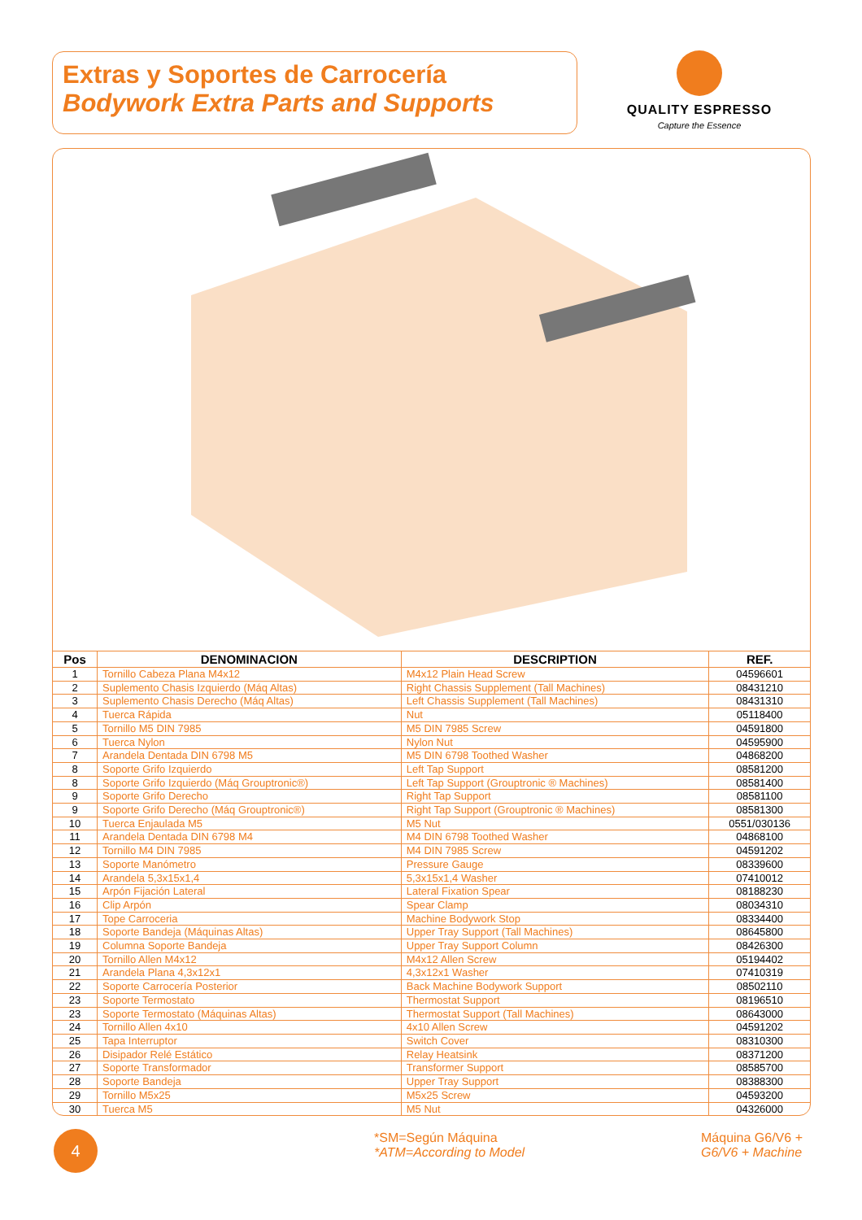Extras y Soportes de Carrocería
Bodywork Extra Parts and Supports
QUALITY ESPRESSO
Capture the Essence
| Pos | DENOMINACION | DESCRIPTION | REF. |
| --- | --- | --- | --- |
| 1 | Tornillo Cabeza Plana M4x12 | M4x12 Plain Head Screw | 04596601 |
| 2 | Suplemento Chasis Izquierdo (Máq Altas) | Right Chassis Supplement (Tall Machines) | 08431210 |
| 3 | Suplemento Chasis Derecho (Máq Altas) | Left Chassis Supplement (Tall Machines) | 08431310 |
| 4 | Tuerca Rápida | Nut | 05118400 |
| 5 | Tornillo M5 DIN 7985 | M5 DIN 7985 Screw | 04591800 |
| 6 | Tuerca Nylon | Nylon Nut | 04595900 |
| 7 | Arandela Dentada DIN 6798 M5 | M5 DIN 6798 Toothed Washer | 04868200 |
| 8 | Soporte Grifo Izquierdo | Left Tap Support | 08581200 |
| 8 | Soporte Grifo Izquierdo (Máq Grouptronic®) | Left Tap Support (Grouptronic ® Machines) | 08581400 |
| 9 | Soporte Grifo Derecho | Right Tap Support | 08581100 |
| 9 | Soporte Grifo Derecho (Máq Grouptronic®) | Right Tap Support (Grouptronic ® Machines) | 08581300 |
| 10 | Tuerca Enjaulada M5 | M5 Nut | 0551/030136 |
| 11 | Arandela Dentada DIN 6798 M4 | M4 DIN 6798 Toothed Washer | 04868100 |
| 12 | Tornillo M4 DIN 7985 | M4 DIN 7985 Screw | 04591202 |
| 13 | Soporte Manómetro | Pressure Gauge | 08339600 |
| 14 | Arandela 5,3x15x1,4 | 5,3x15x1,4 Washer | 07410012 |
| 15 | Arpón Fijación Lateral | Lateral Fixation Spear | 08188230 |
| 16 | Clip Arpón | Spear Clamp | 08034310 |
| 17 | Tope Carroceria | Machine Bodywork Stop | 08334400 |
| 18 | Soporte Bandeja (Máquinas Altas) | Upper Tray Support (Tall Machines) | 08645800 |
| 19 | Columna Soporte Bandeja | Upper Tray Support Column | 08426300 |
| 20 | Tornillo Allen M4x12 | M4x12 Allen Screw | 05194402 |
| 21 | Arandela Plana 4,3x12x1 | 4,3x12x1 Washer | 07410319 |
| 22 | Soporte Carrocería Posterior | Back Machine Bodywork Support | 08502110 |
| 23 | Soporte Termostato | Thermostat Support | 08196510 |
| 23 | Soporte Termostato (Máquinas Altas) | Thermostat Support (Tall Machines) | 08643000 |
| 24 | Tornillo Allen 4x10 | 4x10 Allen Screw | 04591202 |
| 25 | Tapa Interruptor | Switch Cover | 08310300 |
| 26 | Disipador Relé Estático | Relay Heatsink | 08371200 |
| 27 | Soporte Transformador | Transformer Support | 08585700 |
| 28 | Soporte Bandeja | Upper Tray Support | 08388300 |
| 29 | Tornillo M5x25 | M5x25 Screw | 04593200 |
| 30 | Tuerca M5 | M5 Nut | 04326000 |
4
*SM=Según Máquina
*ATM=According to Model
Máquina G6/V6 +
G6/V6 + Machine